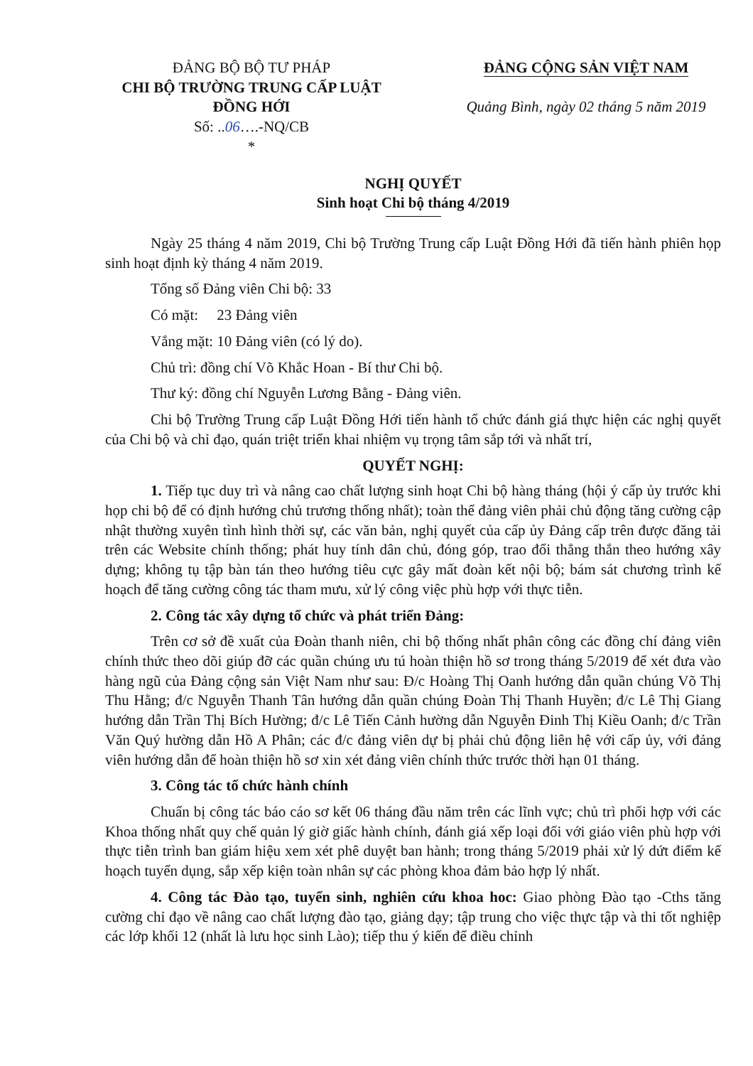ĐẢNG BỘ BỘ TƯ PHÁP
CHI BỘ TRƯỜNG TRUNG CẤP LUẬT
ĐỒNG HỚI
Số: ..06….-NQ/CB
*
ĐẢNG CỘNG SẢN VIỆT NAM
Quảng Bình, ngày 02 tháng 5 năm 2019
NGHỊ QUYẾT
Sinh hoạt Chi bộ tháng 4/2019
Ngày 25 tháng 4 năm 2019, Chi bộ Trường Trung cấp Luật Đồng Hới đã tiến hành phiên họp sinh hoạt định kỳ tháng 4 năm 2019.
Tổng số Đảng viên Chi bộ: 33
Có mặt: 23 Đảng viên
Vắng mặt: 10 Đảng viên (có lý do).
Chủ trì: đồng chí Võ Khắc Hoan - Bí thư Chi bộ.
Thư ký: đồng chí Nguyễn Lương Bằng - Đảng viên.
Chi bộ Trường Trung cấp Luật Đồng Hới tiến hành tổ chức đánh giá thực hiện các nghị quyết của Chi bộ và chỉ đạo, quán triệt triển khai nhiệm vụ trọng tâm sắp tới và nhất trí,
QUYẾT NGHỊ:
1. Tiếp tục duy trì và nâng cao chất lượng sinh hoạt Chi bộ hàng tháng (hội ý cấp ủy trước khi họp chi bộ để có định hướng chủ trương thống nhất); toàn thể đảng viên phải chủ động tăng cường cập nhật thường xuyên tình hình thời sự, các văn bản, nghị quyết của cấp ủy Đảng cấp trên được đăng tải trên các Website chính thống; phát huy tính dân chủ, đóng góp, trao đổi thẳng thắn theo hướng xây dựng; không tụ tập bàn tán theo hướng tiêu cực gây mất đoàn kết nội bộ; bám sát chương trình kế hoạch để tăng cường công tác tham mưu, xử lý công việc phù hợp với thực tiễn.
2. Công tác xây dựng tổ chức và phát triển Đảng:
Trên cơ sở đề xuất của Đoàn thanh niên, chi bộ thống nhất phân công các đồng chí đảng viên chính thức theo dõi giúp đỡ các quần chúng ưu tú hoàn thiện hồ sơ trong tháng 5/2019 để xét đưa vào hàng ngũ của Đảng cộng sản Việt Nam như sau: Đ/c Hoàng Thị Oanh hướng dẫn quần chúng Võ Thị Thu Hằng; đ/c Nguyễn Thanh Tân hướng dẫn quần chúng Đoàn Thị Thanh Huyền; đ/c Lê Thị Giang hướng dẫn Trần Thị Bích Hường; đ/c Lê Tiến Cảnh hường dẫn Nguyễn Đinh Thị Kiều Oanh; đ/c Trần Văn Quý hường dẫn Hồ A Phân; các đ/c đảng viên dự bị phải chủ động liên hệ với cấp ủy, với đảng viên hướng dẫn để hoàn thiện hồ sơ xin xét đảng viên chính thức trước thời hạn 01 tháng.
3. Công tác tổ chức hành chính
Chuẩn bị công tác báo cáo sơ kết 06 tháng đầu năm trên các lĩnh vực; chủ trì phối hợp với các Khoa thống nhất quy chế quản lý giờ giấc hành chính, đánh giá xếp loại đối với giáo viên phù hợp với thực tiễn trình ban giám hiệu xem xét phê duyệt ban hành; trong tháng 5/2019 phải xử lý dứt điểm kế hoạch tuyển dụng, sắp xếp kiện toàn nhân sự các phòng khoa đảm bảo hợp lý nhất.
4. Công tác Đào tạo, tuyển sinh, nghiên cứu khoa hoc: Giao phòng Đào tạo -Cths tăng cường chỉ đạo về nâng cao chất lượng đào tạo, giảng dạy; tập trung cho việc thực tập và thi tốt nghiệp các lớp khối 12 (nhất là lưu học sinh Lào); tiếp thu ý kiến để điều chỉnh